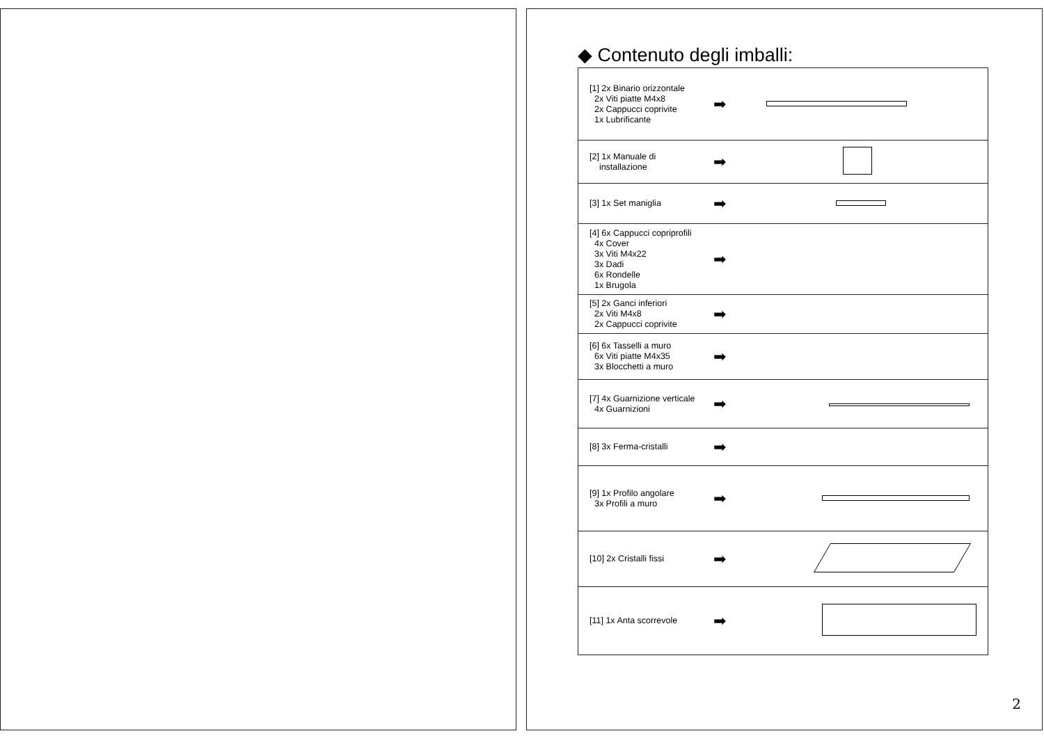◆ Contenuto degli imballi:
| [1] 2x Binario orizzontale 2x Viti piatte M4x8 2x Cappucci coprivite 1x Lubrificante | ➡ | |
| [2] 1x Manuale di installazione | ➡ | |
| [3] 1x Set maniglia | ➡ | |
| [4] 6x Cappucci copriprofili 4x Cover 3x Viti M4x22 3x Dadi 6x Rondelle 1x Brugola | ➡ | |
| [5] 2x Ganci inferiori 2x Viti M4x8 2x Cappucci coprivite | ➡ | |
| [6] 6x Tasselli a muro 6x Viti piatte M4x35 3x Blocchetti a muro | ➡ | |
| [7] 4x Guarnizione verticale 4x Guarnizioni | ➡ | |
| [8] 3x Ferma-cristalli | ➡ | |
| [9] 1x Profilo angolare 3x Profili a muro | ➡ | |
| [10] 2x Cristalli fissi | ➡ | |
| [11] 1x Anta scorrevole | ➡ | |
2